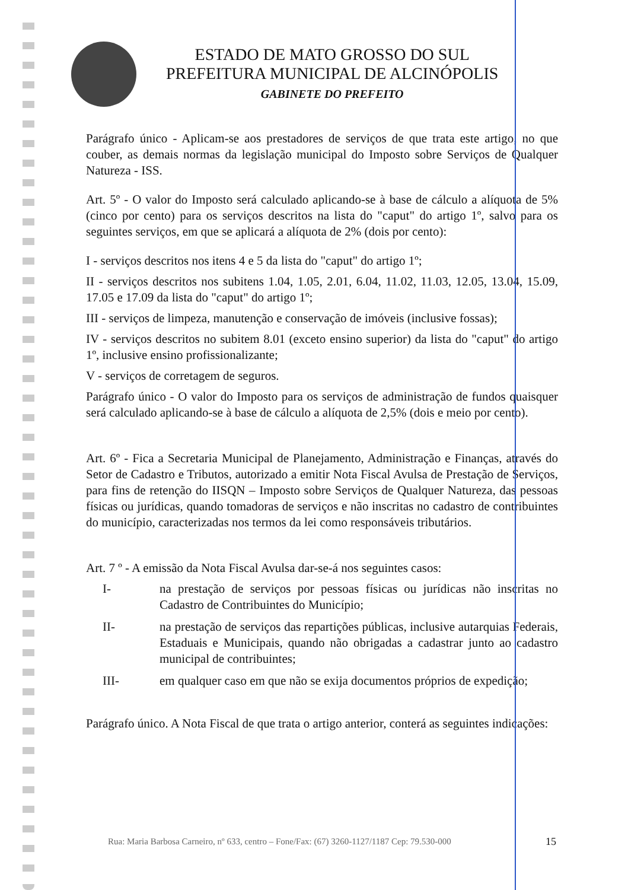ESTADO DE MATO GROSSO DO SUL
PREFEITURA MUNICIPAL DE ALCINÓPOLIS
GABINETE DO PREFEITO
Parágrafo único - Aplicam-se aos prestadores de serviços de que trata este artigo, no que couber, as demais normas da legislação municipal do Imposto sobre Serviços de Qualquer Natureza - ISS.
Art. 5º - O valor do Imposto será calculado aplicando-se à base de cálculo a alíquota de 5% (cinco por cento) para os serviços descritos na lista do "caput" do artigo 1º, salvo para os seguintes serviços, em que se aplicará a alíquota de 2% (dois por cento):
I - serviços descritos nos itens 4 e 5 da lista do "caput" do artigo 1º;
II - serviços descritos nos subitens 1.04, 1.05, 2.01, 6.04, 11.02, 11.03, 12.05, 13.04, 15.09, 17.05 e 17.09 da lista do "caput" do artigo 1º;
III - serviços de limpeza, manutenção e conservação de imóveis (inclusive fossas);
IV - serviços descritos no subitem 8.01 (exceto ensino superior) da lista do "caput" do artigo 1º, inclusive ensino profissionalizante;
V - serviços de corretagem de seguros.
Parágrafo único - O valor do Imposto para os serviços de administração de fundos quaisquer será calculado aplicando-se à base de cálculo a alíquota de 2,5% (dois e meio por cento).
Art. 6º - Fica a Secretaria Municipal de Planejamento, Administração e Finanças, através do Setor de Cadastro e Tributos, autorizado a emitir Nota Fiscal Avulsa de Prestação de Serviços, para fins de retenção do IISQN – Imposto sobre Serviços de Qualquer Natureza, das pessoas físicas ou jurídicas, quando tomadoras de serviços e não inscritas no cadastro de contribuintes do município, caracterizadas nos termos da lei como responsáveis tributários.
Art. 7 º - A emissão da Nota Fiscal Avulsa dar-se-á nos seguintes casos:
I- na prestação de serviços por pessoas físicas ou jurídicas não inscritas no Cadastro de Contribuintes do Município;
II- na prestação de serviços das repartições públicas, inclusive autarquias Federais, Estaduais e Municipais, quando não obrigadas a cadastrar junto ao cadastro municipal de contribuintes;
III- em qualquer caso em que não se exija documentos próprios de expedição;
Parágrafo único. A Nota Fiscal de que trata o artigo anterior, conterá as seguintes indicações:
Rua: Maria Barbosa Carneiro, nº 633, centro – Fone/Fax: (67) 3260-1127/1187 Cep: 79.530-000
15